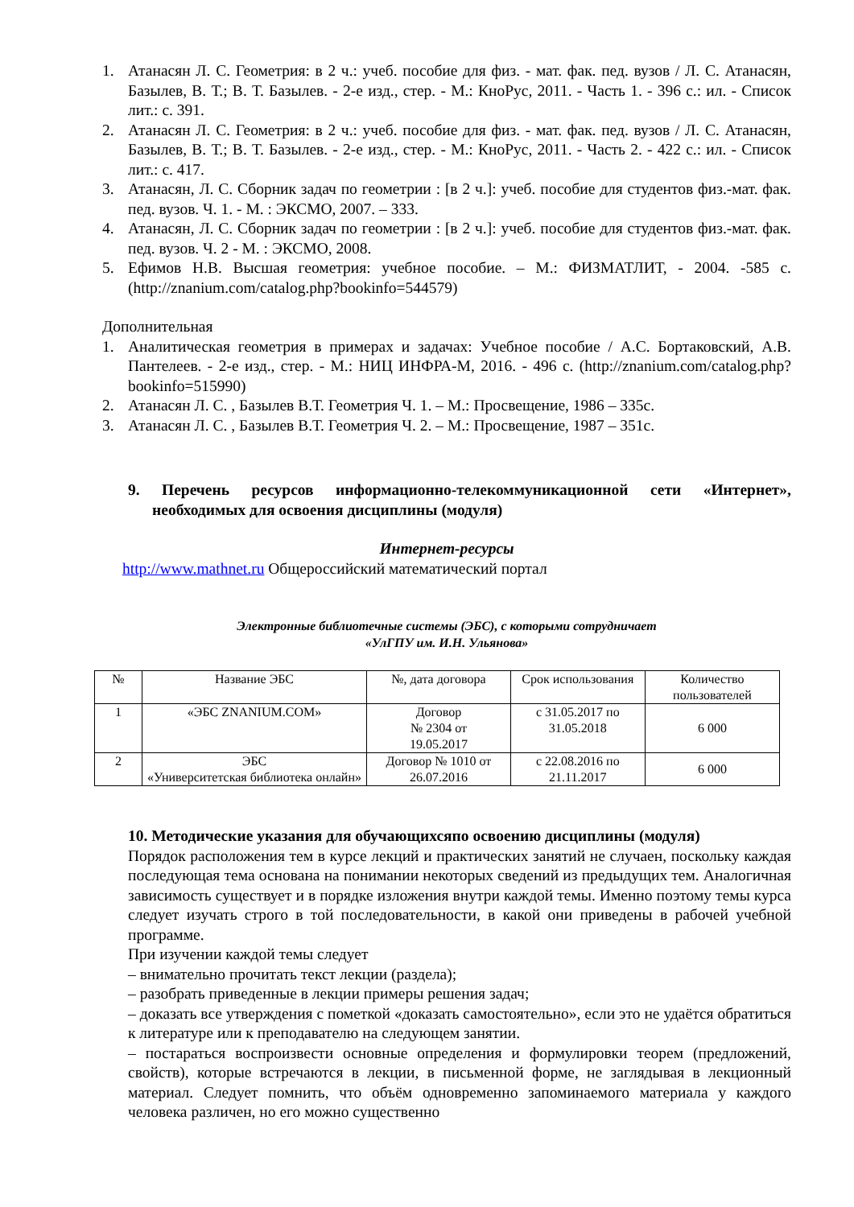1. Атанасян Л. С. Геометрия: в 2 ч.: учеб. пособие для физ. - мат. фак. пед. вузов / Л. С. Атанасян, Базылев, В. Т.; В. Т. Базылев. - 2-е изд., стер. - М.: КноРус, 2011. - Часть 1. - 396 с.: ил. - Список лит.: с. 391.
2. Атанасян Л. С. Геометрия: в 2 ч.: учеб. пособие для физ. - мат. фак. пед. вузов / Л. С. Атанасян, Базылев, В. Т.; В. Т. Базылев. - 2-е изд., стер. - М.: КноРус, 2011. - Часть 2. - 422 с.: ил. - Список лит.: с. 417.
3. Атанасян, Л. С. Сборник задач по геометрии : [в 2 ч.]: учеб. пособие для студентов физ.-мат. фак. пед. вузов. Ч. 1. - М. : ЭКСМО, 2007. – 333.
4. Атанасян, Л. С. Сборник задач по геометрии : [в 2 ч.]: учеб. пособие для студентов физ.-мат. фак. пед. вузов. Ч. 2 - М. : ЭКСМО, 2008.
5. Ефимов Н.В. Высшая геометрия: учебное пособие. – М.: ФИЗМАТЛИТ, - 2004. -585 с. (http://znanium.com/catalog.php?bookinfo=544579)
Дополнительная
1. Аналитическая геометрия в примерах и задачах: Учебное пособие / А.С. Бортаковский, А.В. Пантелеев. - 2-е изд., стер. - М.: НИЦ ИНФРА-М, 2016. - 496 с. (http://znanium.com/catalog.php?bookinfo=515990)
2. Атанасян Л. С. , Базылев В.Т. Геометрия Ч. 1. – М.: Просвещение, 1986 – 335с.
3. Атанасян Л. С. , Базылев В.Т. Геометрия Ч. 2. – М.: Просвещение, 1987 – 351с.
9. Перечень ресурсов информационно-телекоммуникационной сети «Интернет», необходимых для освоения дисциплины (модуля)
Интернет-ресурсы
http://www.mathnet.ru Общероссийский математический портал
Электронные библиотечные системы (ЭБС), с которыми сотрудничает
«УлГПУ им. И.Н. Ульянова»
| № | Название ЭБС | №, дата договора | Срок использования | Количество пользователей |
| --- | --- | --- | --- | --- |
| 1 | «ЭБС ZNANIUM.COM» | Договор № 2304 от 19.05.2017 | с 31.05.2017 по 31.05.2018 | 6 000 |
| 2 | ЭБС «Университетская библиотека онлайн» | Договор № 1010 от 26.07.2016 | с 22.08.2016 по 21.11.2017 | 6 000 |
10. Методические указания для обучающихсяпо освоению дисциплины (модуля)
Порядок расположения тем в курсе лекций и практических занятий не случаен, поскольку каждая последующая тема основана на понимании некоторых сведений из предыдущих тем. Аналогичная зависимость существует и в порядке изложения внутри каждой темы. Именно поэтому темы курса следует изучать строго в той последовательности, в какой они приведены в рабочей учебной программе.
При изучении каждой темы следует
– внимательно прочитать текст лекции (раздела);
– разобрать приведенные в лекции примеры решения задач;
– доказать все утверждения с пометкой «доказать самостоятельно», если это не удаётся обратиться к литературе или к преподавателю на следующем занятии.
– постараться воспроизвести основные определения и формулировки теорем (предложений, свойств), которые встречаются в лекции, в письменной форме, не заглядывая в лекционный материал. Следует помнить, что объём одновременно запоминаемого материала у каждого человека различен, но его можно существенно